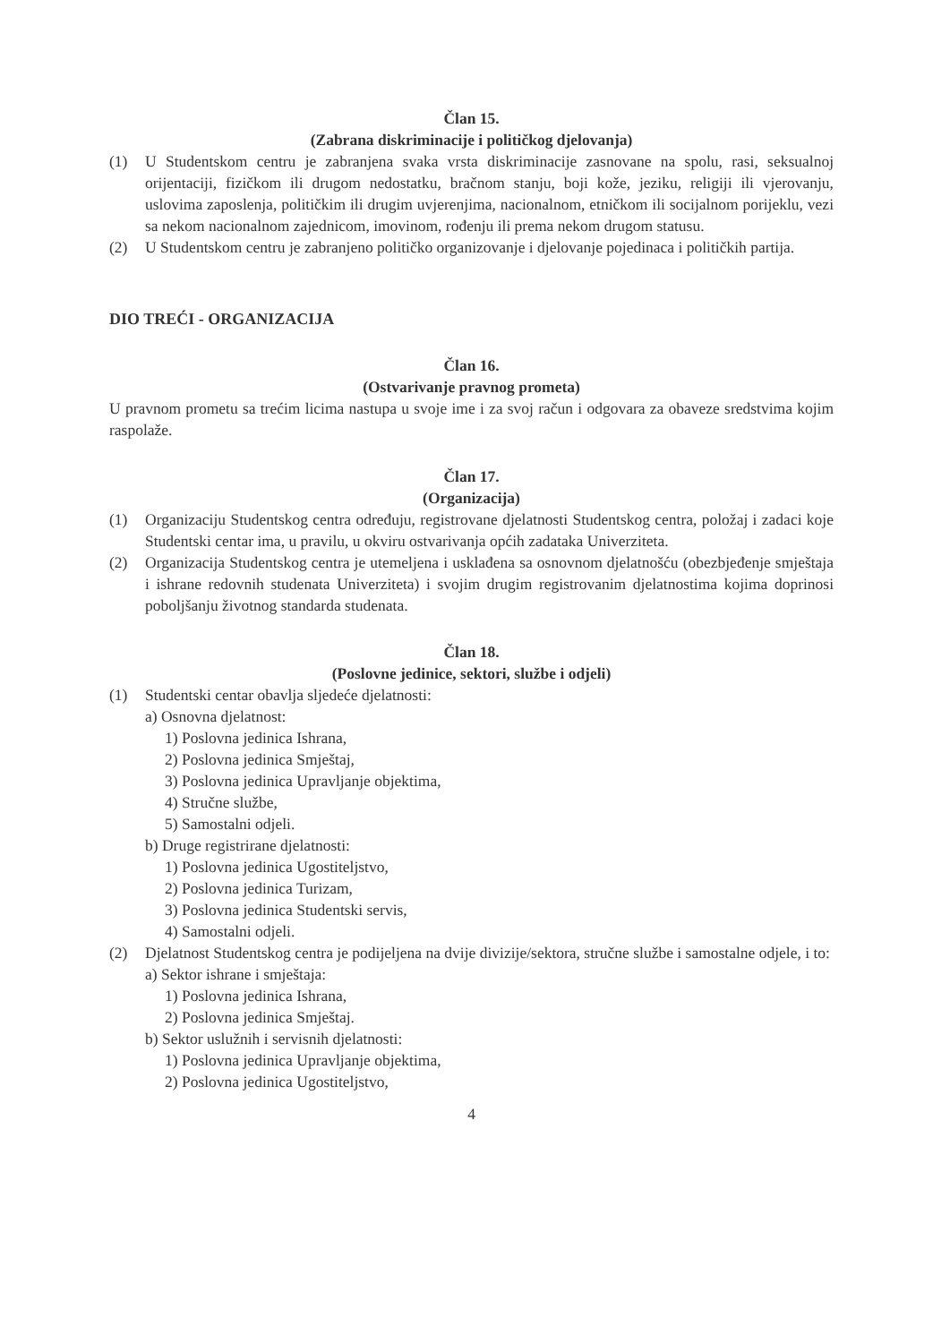Član 15.
(Zabrana diskriminacije i političkog djelovanja)
(1) U Studentskom centru je zabranjena svaka vrsta diskriminacije zasnovane na spolu, rasi, seksualnoj orijentaciji, fizičkom ili drugom nedostatku, bračnom stanju, boji kože, jeziku, religiji ili vjerovanju, uslovima zaposlenja, političkim ili drugim uvjerenjima, nacionalnom, etničkom ili socijalnom porijeklu, vezi sa nekom nacionalnom zajednicom, imovinom, rođenju ili prema nekom drugom statusu.
(2) U Studentskom centru je zabranjeno političko organizovanje i djelovanje pojedinaca i političkih partija.
DIO TREĆI - ORGANIZACIJA
Član 16.
(Ostvarivanje pravnog prometa)
U pravnom prometu sa trećim licima nastupa u svoje ime i za svoj račun i odgovara za obaveze sredstvima kojim raspolaže.
Član 17.
(Organizacija)
(1) Organizaciju Studentskog centra određuju, registrovane djelatnosti Studentskog centra, položaj i zadaci koje Studentski centar ima, u pravilu, u okviru ostvarivanja općih zadataka Univerziteta.
(2) Organizacija Studentskog centra je utemeljena i usklađena sa osnovnom djelatnošću (obezbjeđenje smještaja i ishrane redovnih studenata Univerziteta) i svojim drugim registrovanim djelatnostima kojima doprinosi poboljšanju životnog standarda studenata.
Član 18.
(Poslovne jedinice, sektori, službe i odjeli)
(1) Studentski centar obavlja sljedeće djelatnosti:
a) Osnovna djelatnost:
1) Poslovna jedinica Ishrana,
2) Poslovna jedinica Smještaj,
3) Poslovna jedinica Upravljanje objektima,
4) Stručne službe,
5) Samostalni odjeli.
b) Druge registrirane djelatnosti:
1) Poslovna jedinica Ugostiteljstvo,
2) Poslovna jedinica Turizam,
3) Poslovna jedinica Studentski servis,
4) Samostalni odjeli.
(2) Djelatnost Studentskog centra je podijeljena na dvije divizije/sektora, stručne službe i samostalne odjele, i to:
a) Sektor ishrane i smještaja:
1) Poslovna jedinica Ishrana,
2) Poslovna jedinica Smještaj.
b) Sektor uslužnih i servisnih djelatnosti:
1) Poslovna jedinica Upravljanje objektima,
2) Poslovna jedinica Ugostiteljstvo,
4